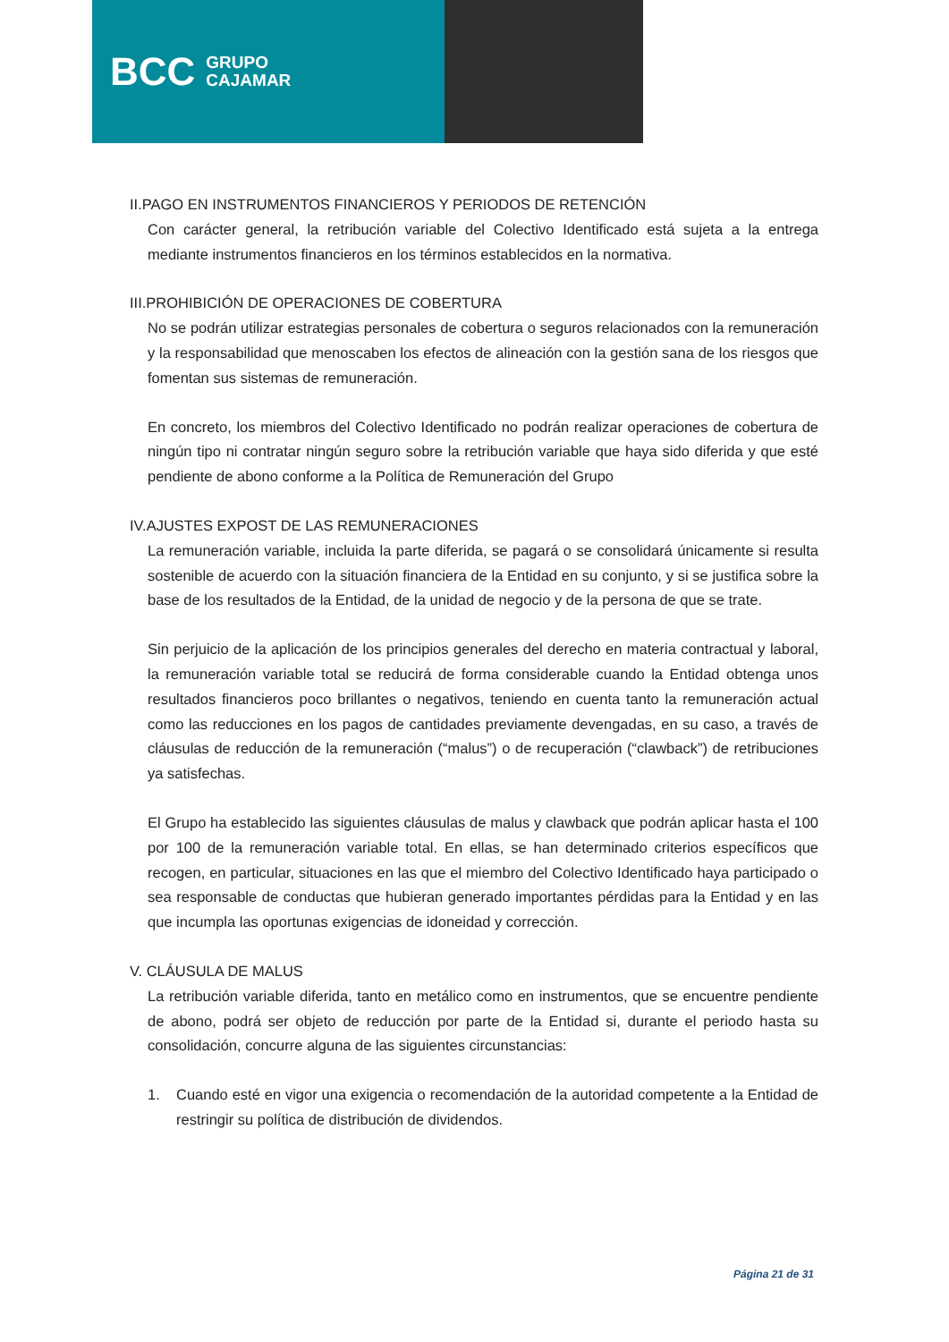BCC GRUPO
CAJAMAR
II.PAGO EN INSTRUMENTOS FINANCIEROS Y PERIODOS DE RETENCIÓN
Con carácter general, la retribución variable del Colectivo Identificado está sujeta a la entrega mediante instrumentos financieros en los términos establecidos en la normativa.
III.PROHIBICIÓN DE OPERACIONES DE COBERTURA
No se podrán utilizar estrategias personales de cobertura o seguros relacionados con la remuneración y la responsabilidad que menoscaben los efectos de alineación con la gestión sana de los riesgos que fomentan sus sistemas de remuneración.
En concreto, los miembros del Colectivo Identificado no podrán realizar operaciones de cobertura de ningún tipo ni contratar ningún seguro sobre la retribución variable que haya sido diferida y que esté pendiente de abono conforme a la Política de Remuneración del Grupo
IV.AJUSTES EXPOST DE LAS REMUNERACIONES
La remuneración variable, incluida la parte diferida, se pagará o se consolidará únicamente si resulta sostenible de acuerdo con la situación financiera de la Entidad en su conjunto, y si se justifica sobre la base de los resultados de la Entidad, de la unidad de negocio y de la persona de que se trate.
Sin perjuicio de la aplicación de los principios generales del derecho en materia contractual y laboral, la remuneración variable total se reducirá de forma considerable cuando la Entidad obtenga unos resultados financieros poco brillantes o negativos, teniendo en cuenta tanto la remuneración actual como las reducciones en los pagos de cantidades previamente devengadas, en su caso, a través de cláusulas de reducción de la remuneración (“malus”) o de recuperación (“clawback”) de retribuciones ya satisfechas.
El Grupo ha establecido las siguientes cláusulas de malus y clawback que podrán aplicar hasta el 100 por 100 de la remuneración variable total. En ellas, se han determinado criterios específicos que recogen, en particular, situaciones en las que el miembro del Colectivo Identificado haya participado o sea responsable de conductas que hubieran generado importantes pérdidas para la Entidad y en las que incumpla las oportunas exigencias de idoneidad y corrección.
V. CLÁUSULA DE MALUS
La retribución variable diferida, tanto en metálico como en instrumentos, que se encuentre pendiente de abono, podrá ser objeto de reducción por parte de la Entidad si, durante el periodo hasta su consolidación, concurre alguna de las siguientes circunstancias:
1. Cuando esté en vigor una exigencia o recomendación de la autoridad competente a la Entidad de restringir su política de distribución de dividendos.
Página 21 de 31